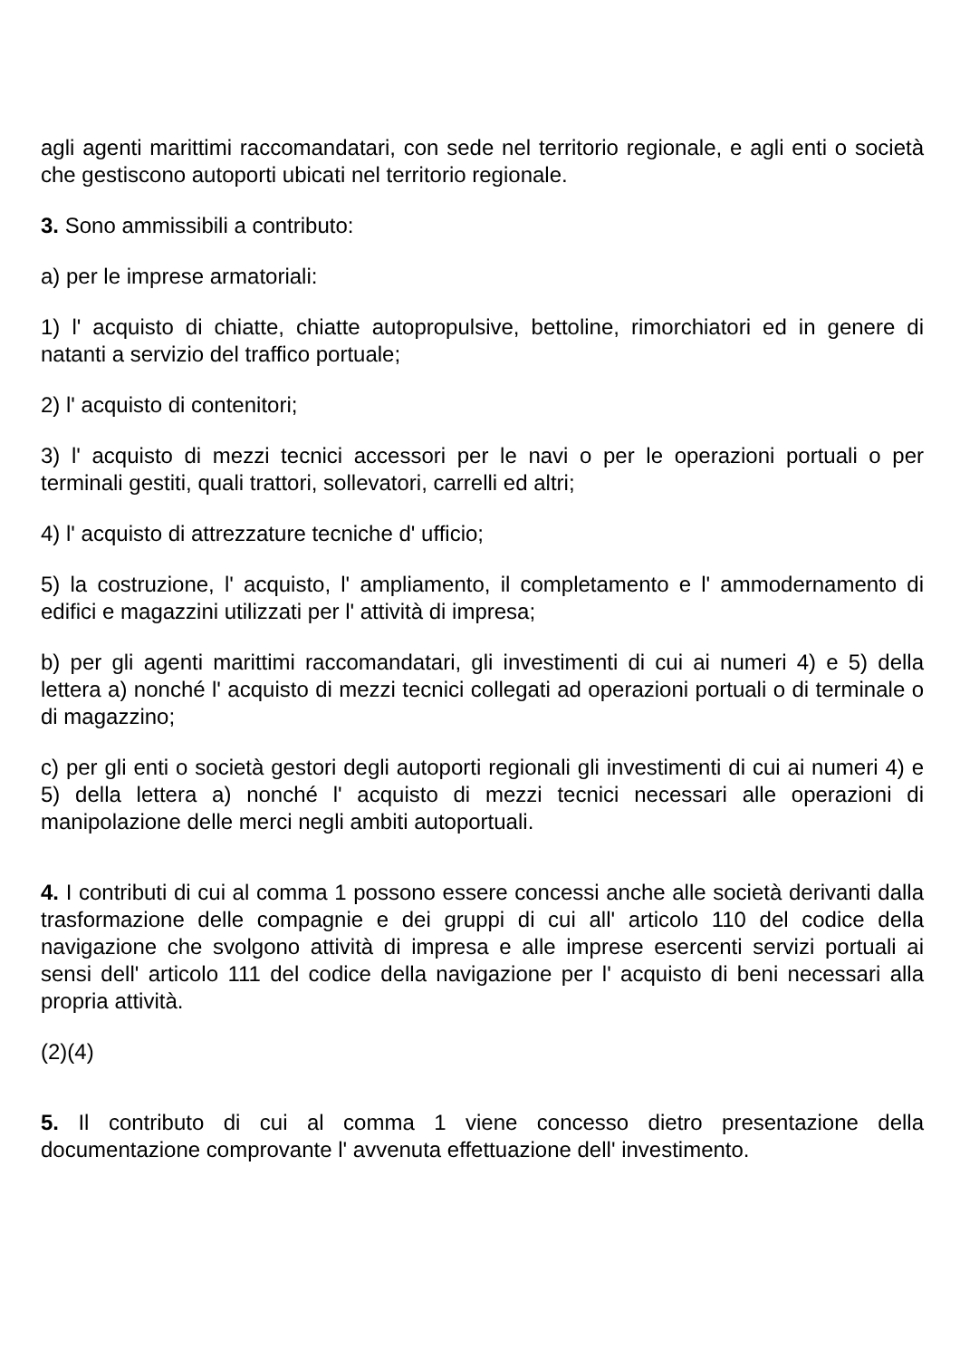agli agenti marittimi raccomandatari, con sede nel territorio regionale, e agli enti o società che gestiscono autoporti ubicati nel territorio regionale.
3. Sono ammissibili a contributo:
a) per le imprese armatoriali:
1) l' acquisto di chiatte, chiatte autopropulsive, bettoline, rimorchiatori ed in genere di natanti a servizio del traffico portuale;
2) l' acquisto di contenitori;
3) l' acquisto di mezzi tecnici accessori per le navi o per le operazioni portuali o per terminali gestiti, quali trattori, sollevatori, carrelli ed altri;
4) l' acquisto di attrezzature tecniche d' ufficio;
5) la costruzione, l' acquisto, l' ampliamento, il completamento e l' ammodernamento di edifici e magazzini utilizzati per l' attività di impresa;
b) per gli agenti marittimi raccomandatari, gli investimenti di cui ai numeri 4) e 5) della lettera a) nonché l' acquisto di mezzi tecnici collegati ad operazioni portuali o di terminale o di magazzino;
c) per gli enti o società gestori degli autoporti regionali gli investimenti di cui ai numeri 4) e 5) della lettera a) nonché l' acquisto di mezzi tecnici necessari alle operazioni di manipolazione delle merci negli ambiti autoportuali.
4. I contributi di cui al comma 1 possono essere concessi anche alle società derivanti dalla trasformazione delle compagnie e dei gruppi di cui all' articolo 110 del codice della navigazione che svolgono attività di impresa e alle imprese esercenti servizi portuali ai sensi dell' articolo 111 del codice della navigazione per l' acquisto di beni necessari alla propria attività.
(2)(4)
5. Il contributo di cui al comma 1 viene concesso dietro presentazione della documentazione comprovante l' avvenuta effettuazione dell' investimento.